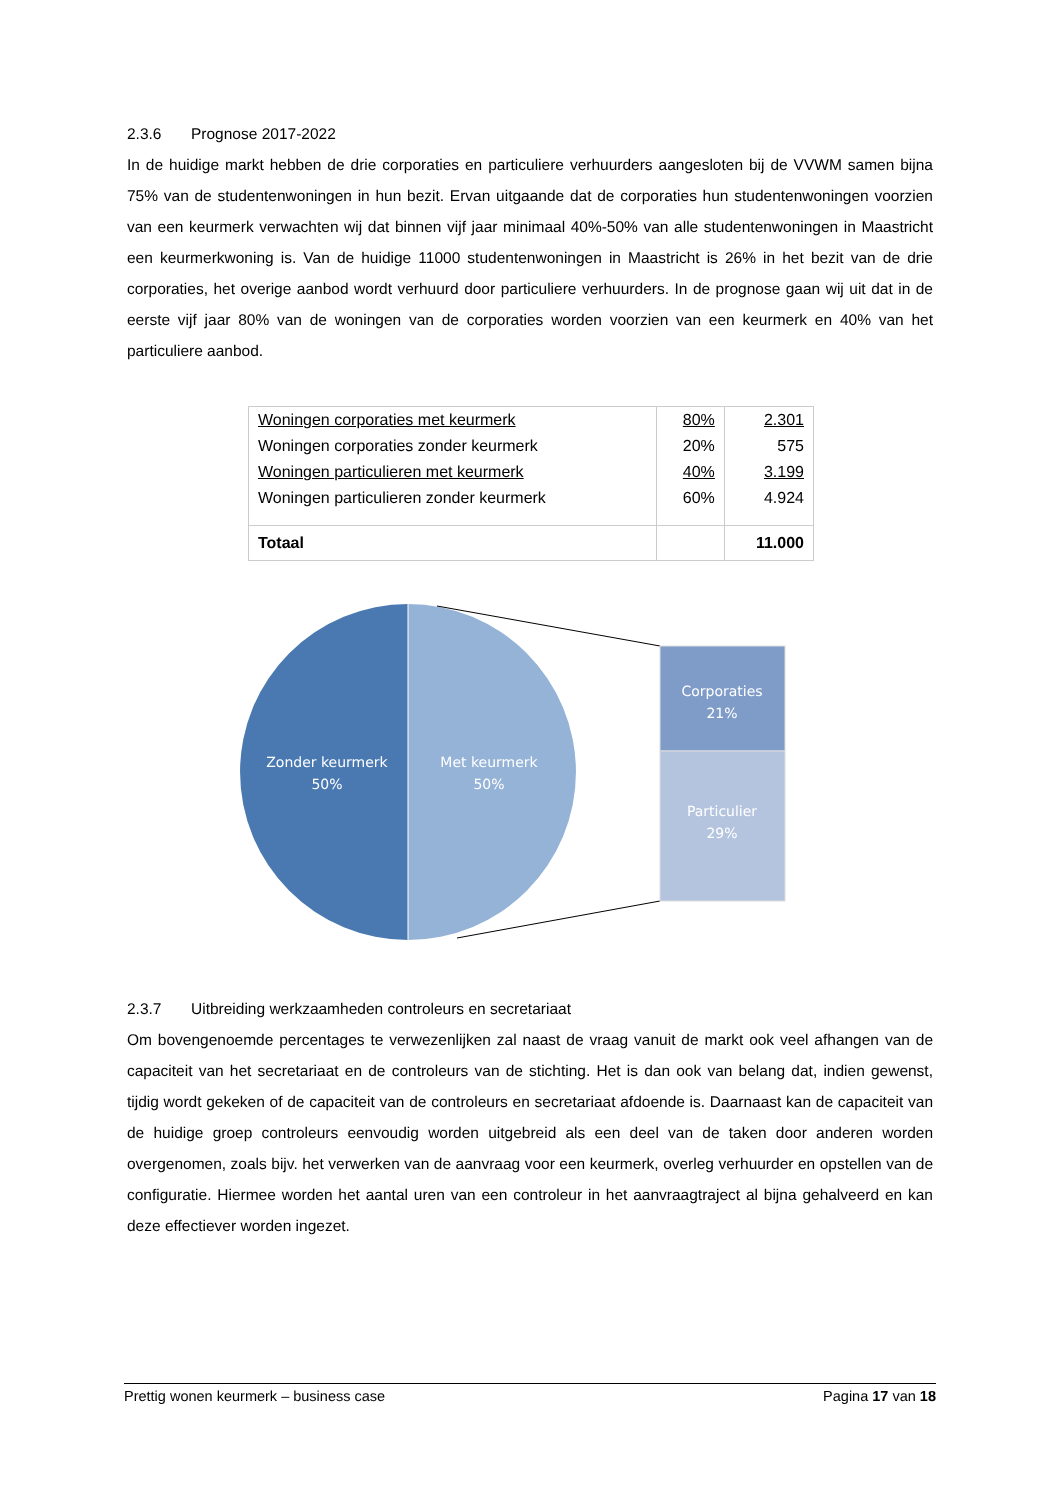2.3.6 Prognose 2017-2022
In de huidige markt hebben de drie corporaties en particuliere verhuurders aangesloten bij de VVWM samen bijna 75% van de studentenwoningen in hun bezit. Ervan uitgaande dat de corporaties hun studentenwoningen voorzien van een keurmerk verwachten wij dat binnen vijf jaar minimaal 40%-50% van alle studentenwoningen in Maastricht een keurmerkwoning is. Van de huidige 11000 studentenwoningen in Maastricht is 26% in het bezit van de drie corporaties, het overige aanbod wordt verhuurd door particuliere verhuurders. In de prognose gaan wij uit dat in de eerste vijf jaar 80% van de woningen van de corporaties worden voorzien van een keurmerk en 40% van het particuliere aanbod.
| Woningen corporaties met keurmerk | 80% | 2.301 |
| Woningen corporaties zonder keurmerk | 20% | 575 |
| Woningen particulieren met keurmerk | 40% | 3.199 |
| Woningen particulieren zonder keurmerk | 60% | 4.924 |
| Totaal | | 11.000 |
Zonder keurmerk
50%
Met keurmerk
50%
Corporaties
21%
Particulier
29%
2.3.7 Uitbreiding werkzaamheden controleurs en secretariaat
Om bovengenoemde percentages te verwezenlijken zal naast de vraag vanuit de markt ook veel afhangen van de capaciteit van het secretariaat en de controleurs van de stichting. Het is dan ook van belang dat, indien gewenst, tijdig wordt gekeken of de capaciteit van de controleurs en secretariaat afdoende is. Daarnaast kan de capaciteit van de huidige groep controleurs eenvoudig worden uitgebreid als een deel van de taken door anderen worden overgenomen, zoals bijv. het verwerken van de aanvraag voor een keurmerk, overleg verhuurder en opstellen van de configuratie. Hiermee worden het aantal uren van een controleur in het aanvraagtraject al bijna gehalveerd en kan deze effectiever worden ingezet.
Prettig wonen keurmerk – business case Pagina 17 van 18